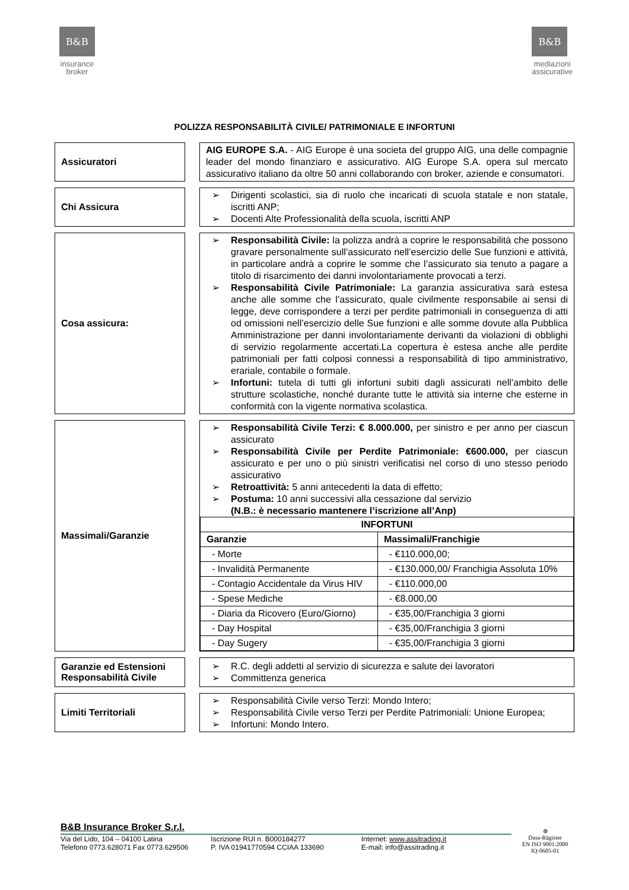B&B
insurance
broker
B&B
mediazioni
assicurative
POLIZZA RESPONSABILITÀ CIVILE/ PATRIMONIALE E INFORTUNI
Assicuratori
AIG EUROPE S.A. - AIG Europe è una societa del gruppo AIG, una delle compagnie leader del mondo finanziaro e assicurativo. AIG Europe S.A. opera sul mercato assicurativo italiano da oltre 50 anni collaborando con broker, aziende e consumatori.
Chi Assicura
➢ Dirigenti scolastici, sia di ruolo che incaricati di scuola statale e non statale, iscritti ANP;
➢ Docenti Alte Professionalità della scuola, iscritti ANP
Cosa assicura:
➢ Responsabilità Civile: la polizza andrà a coprire le responsabilità che possono gravare personalmente sull’assicurato nell’esercizio delle Sue funzioni e attività, in particolare andrà a coprire le somme che l’assicurato sia tenuto a pagare a titolo di risarcimento dei danni involontariamente provocati a terzi.
➢ Responsabilità Civile Patrimoniale: La garanzia assicurativa sarà estesa anche alle somme che l’assicurato, quale civilmente responsabile ai sensi di legge, deve corrispondere a terzi per perdite patrimoniali in conseguenza di atti od omissioni nell’esercizio delle Sue funzioni e alle somme dovute alla Pubblica Amministrazione per danni involontariamente derivanti da violazioni di obblighi di servizio regolarmente accertati.La copertura è estesa anche alle perdite patrimoniali per fatti colposi connessi a responsabilità di tipo amministrativo, erariale, contabile o formale.
➢ Infortuni: tutela di tutti gli infortuni subiti dagli assicurati nell’ambito delle strutture scolastiche, nonché durante tutte le attività sia interne che esterne in conformità con la vigente normativa scolastica.
Massimali/Garanzie
➢ Responsabilità Civile Terzi: € 8.000.000, per sinistro e per anno per ciascun assicurato
➢ Responsabilità Civile per Perdite Patrimoniale: €600.000, per ciascun assicurato e per uno o più sinistri verificatisi nel corso di uno stesso periodo assicurativo
➢ Retroattività: 5 anni antecedenti la data di effetto;
➢ Postuma: 10 anni successivi alla cessazione dal servizio
(N.B.: è necessario mantenere l’iscrizione all’Anp)
| INFORTUNI | |
| --- | --- |
| Garanzie | Massimali/Franchigie |
| - Morte | - €110.000,00; |
| - Invalidità Permanente | - €130.000,00/ Franchigia Assoluta 10% |
| - Contagio Accidentale da Virus HIV | - €110.000,00 |
| - Spese Mediche | - €8.000,00 |
| - Diaria da Ricovero (Euro/Giorno) | - €35,00/Franchigia 3 giorni |
| - Day Hospital | - €35,00/Franchigia 3 giorni |
| - Day Sugery | - €35,00/Franchigia 3 giorni |
Garanzie ed Estensioni Responsabilità Civile
➢ R.C. degli addetti al servizio di sicurezza e salute dei lavoratori
➢ Committenza generica
Limiti Territoriali
➢ Responsabilità Civile verso Terzi: Mondo Intero;
➢ Responsabilità Civile verso Terzi per Perdite Patrimoniali: Unione Europea;
➢ Infortuni: Mondo Intero.
B&B Insurance Broker S.r.l.
Via del Lido, 104 – 04100 Latina
Telefono 0773.628071 Fax 0773.629506
Iscrizione RUI n. B000184277
P. IVA 01941770594 CCIAA 133690
Internet: www.assitrading.it
E-mail: info@assitrading.it
⊕
Dasa-Rägister
EN ISO 9001:2000
IQ-0605-01